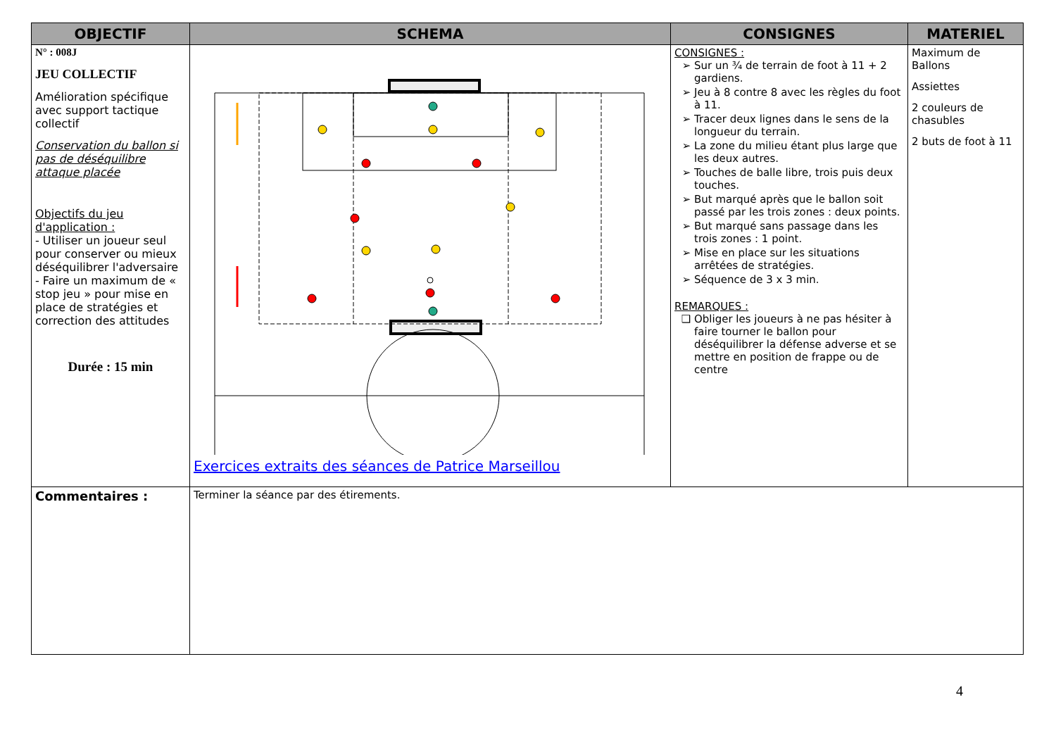| OBJECTIF | SCHEMA | CONSIGNES | MATERIEL |
| --- | --- | --- | --- |
| N° : 008J JEU COLLECTIF Amélioration spécifique avec support tactique collectif Conservation du ballon si pas de déséquilibre attaque placée Objectifs du jeu d'application : - Utiliser un joueur seul pour conserver ou mieux déséquilibrer l'adversaire - Faire un maximum de « stop jeu » pour mise en place de stratégies et correction des attitudes Durée : 15 min | Exercices extraits des séances de Patrice Marseillou | CONSIGNES : Sur un ¾ de terrain de foot à 11 + 2 gardiens. Jeu à 8 contre 8 avec les règles du foot à 11. Tracer deux lignes dans le sens de la longueur du terrain. La zone du milieu étant plus large que les deux autres. Touches de balle libre, trois puis deux touches. But marqué après que le ballon soit passé par les trois zones : deux points. But marqué sans passage dans les trois zones : 1 point. Mise en place sur les situations arrêtées de stratégies. Séquence de 3 x 3 min. REMARQUES : Obliger les joueurs à ne pas hésiter à faire tourner le ballon pour déséquilibrer la défense adverse et se mettre en position de frappe ou de centre | Maximum de Ballons Assiettes 2 couleurs de chasubles 2 buts de foot à 11 |
| Commentaires : | Terminer la séance par des étirements. | | |
4